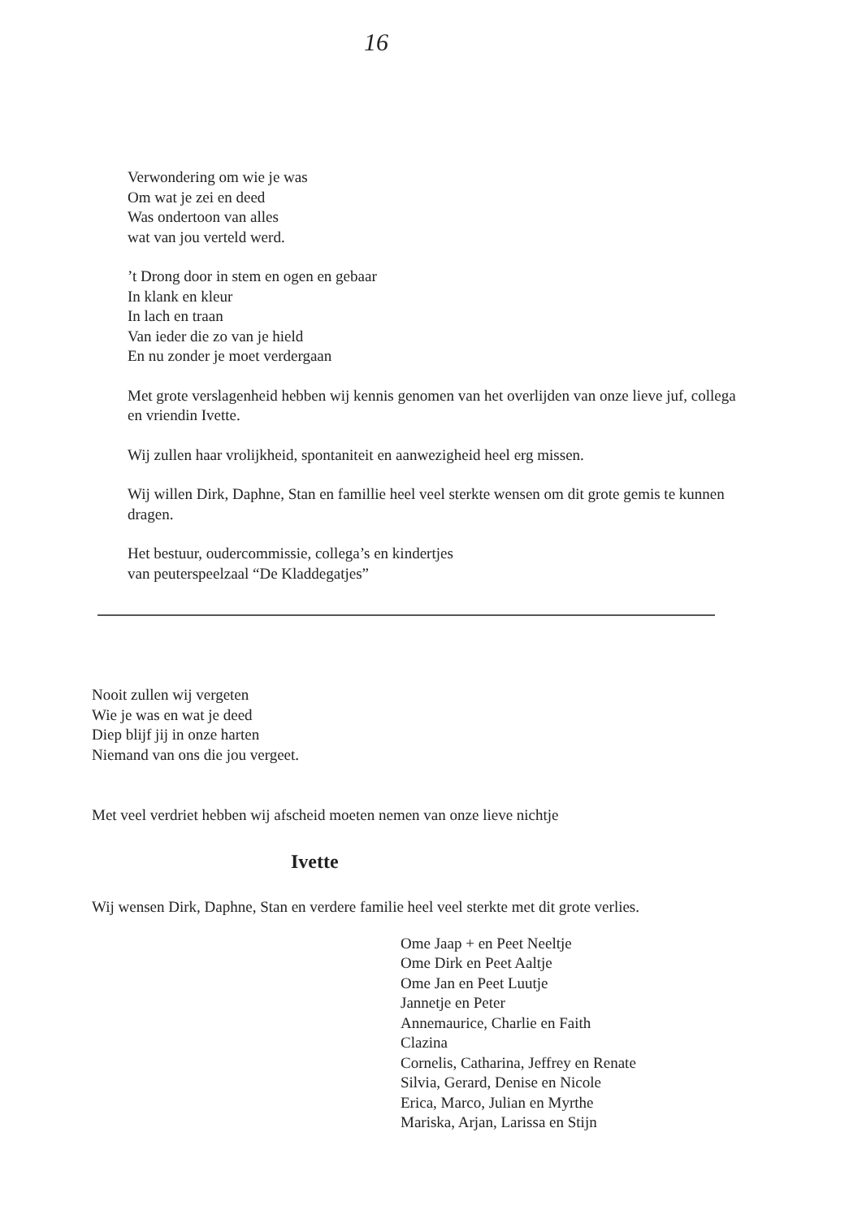16
Verwondering om wie je was
Om wat je zei en deed
Was ondertoon van alles
wat van jou verteld werd.
’t Drong door in stem en ogen en gebaar
In klank en kleur
In lach en traan
Van ieder die zo van je hield
En nu zonder je moet verdergaan
Met grote verslagenheid hebben wij kennis genomen van het overlijden van onze lieve juf, collega en vriendin Ivette.
Wij zullen haar vrolijkheid, spontaniteit en aanwezigheid heel erg missen.
Wij willen Dirk, Daphne, Stan en famillie heel veel sterkte wensen om dit grote gemis te kunnen dragen.
Het bestuur, oudercommissie, collega’s en kindertjes
van peuterspeelzaal “De Kladdegatjes”
Nooit zullen wij vergeten
Wie je was en wat je deed
Diep blijf jij in onze harten
Niemand van ons die jou vergeet.
Met veel verdriet hebben wij afscheid moeten nemen van onze lieve nichtje
Ivette
Wij wensen Dirk, Daphne, Stan en verdere familie heel veel sterkte met dit grote verlies.
Ome Jaap + en Peet Neeltje
Ome Dirk en Peet Aaltje
Ome Jan en Peet Luutje
Jannetje en Peter
Annemaurice, Charlie en Faith
Clazina
Cornelis, Catharina, Jeffrey en Renate
Silvia, Gerard, Denise en Nicole
Erica, Marco, Julian en Myrthe
Mariska, Arjan, Larissa en Stijn